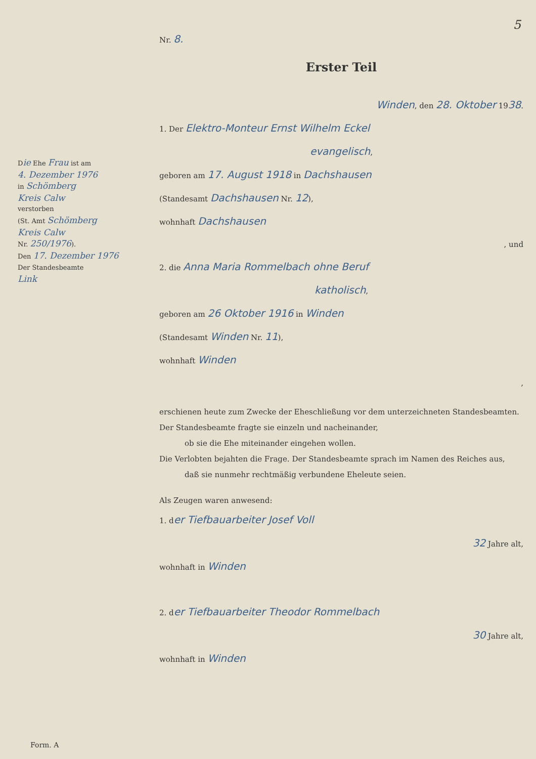Die Ehe Frau ist am
4. Dezember 1976
in Schömberg
Kreis Calw
verstorben
(St. Amt Schömberg
Kreis Calw
Nr. 250/1976).
Den 17. Dezember 1976
Der Standesbeamte
Link
Nr. 8.
Erster Teil
Winden, den 28. Oktober 1938.
1. Der Elektro-Monteur Ernst Wilhelm Eckel
evangelisch,
geboren am 17. August 1918 in Dachshausen
(Standesamt Dachshausen Nr. 12),
wohnhaft Dachshausen
, und
2. die Anna Maria Rommelbach ohne Beruf
katholisch,
geboren am 26 Oktober 1916 in Winden
(Standesamt Winden Nr. 11),
wohnhaft Winden
,
erschienen heute zum Zwecke der Eheschließung vor dem unterzeichneten Standesbeamten.
Der Standesbeamte fragte sie einzeln und nacheinander,
ob sie die Ehe miteinander eingehen wollen.
Die Verlobten bejahten die Frage. Der Standesbeamte sprach im Namen des Reiches aus,
daß sie nunmehr rechtmäßig verbundene Eheleute seien.
Als Zeugen waren anwesend:
1. der Tiefbauarbeiter Josef Voll
32 Jahre alt,
wohnhaft in Winden
2. der Tiefbauarbeiter Theodor Rommelbach
30 Jahre alt,
wohnhaft in Winden
5
Form. A